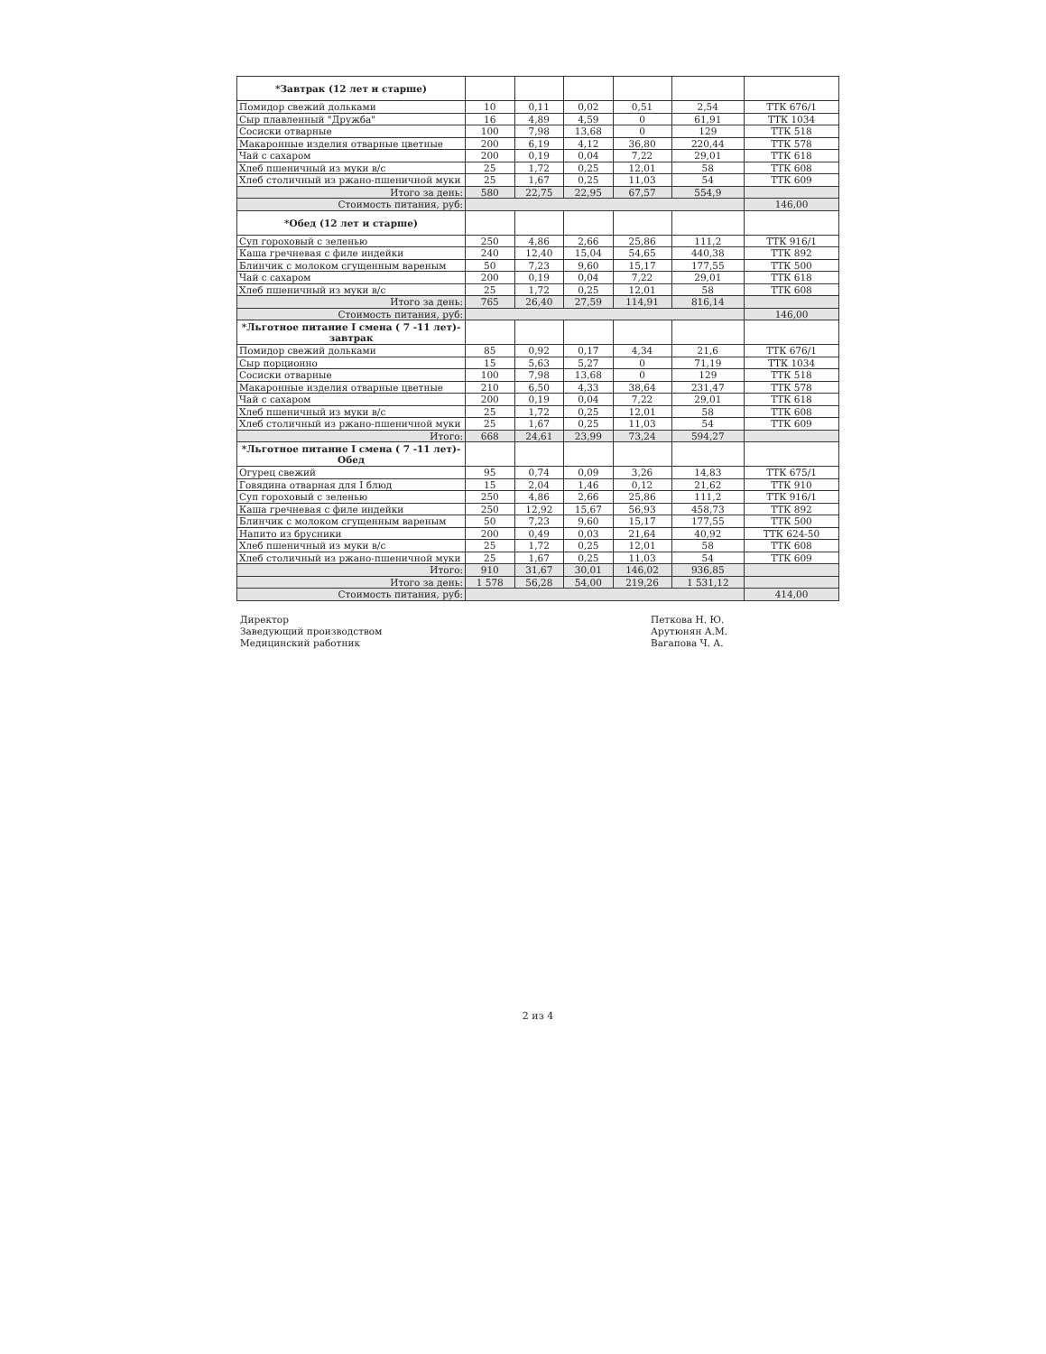| *Завтрак (12 лет и старше) | | | | | | |
| Помидор свежий дольками | 10 | 0,11 | 0,02 | 0,51 | 2,54 | ТТК 676/1 |
| Сыр плавленный "Дружба" | 16 | 4,89 | 4,59 | 0 | 61,91 | ТТК 1034 |
| Сосиски отварные | 100 | 7,98 | 13,68 | 0 | 129 | ТТК 518 |
| Макаронные изделия отварные цветные | 200 | 6,19 | 4,12 | 36,80 | 220,44 | ТТК 578 |
| Чай с сахаром | 200 | 0,19 | 0,04 | 7,22 | 29,01 | ТТК 618 |
| Хлеб пшеничный из муки в/с | 25 | 1,72 | 0,25 | 12,01 | 58 | ТТК 608 |
| Хлеб столичный из ржано-пшеничной муки | 25 | 1,67 | 0,25 | 11,03 | 54 | ТТК 609 |
| Итого за день: | 580 | 22,75 | 22,95 | 67,57 | 554,9 | |
| Стоимость питания, руб: | | | | | | 146,00 |
| *Обед (12 лет и старше) | | | | | | |
| Суп гороховый с зеленью | 250 | 4,86 | 2,66 | 25,86 | 111,2 | ТТК 916/1 |
| Каша гречневая с филе индейки | 240 | 12,40 | 15,04 | 54,65 | 440,38 | ТТК 892 |
| Блинчик с молоком сгущенным вареным | 50 | 7,23 | 9,60 | 15,17 | 177,55 | ТТК 500 |
| Чай с сахаром | 200 | 0,19 | 0,04 | 7,22 | 29,01 | ТТК 618 |
| Хлеб пшеничный из муки в/с | 25 | 1,72 | 0,25 | 12,01 | 58 | ТТК 608 |
| Итого за день: | 765 | 26,40 | 27,59 | 114,91 | 816,14 | |
| Стоимость питания, руб: | | | | | | 146,00 |
| *Льготное питание I смена ( 7 -11 лет)-завтрак | | | | | | |
| Помидор свежий дольками | 85 | 0,92 | 0,17 | 4,34 | 21,6 | ТТК 676/1 |
| Сыр порционно | 15 | 5,63 | 5,27 | 0 | 71,19 | ТТК 1034 |
| Сосиски отварные | 100 | 7,98 | 13,68 | 0 | 129 | ТТК 518 |
| Макаронные изделия отварные цветные | 210 | 6,50 | 4,33 | 38,64 | 231,47 | ТТК 578 |
| Чай с сахаром | 200 | 0,19 | 0,04 | 7,22 | 29,01 | ТТК 618 |
| Хлеб пшеничный из муки в/с | 25 | 1,72 | 0,25 | 12,01 | 58 | ТТК 608 |
| Хлеб столичный из ржано-пшеничной муки | 25 | 1,67 | 0,25 | 11,03 | 54 | ТТК 609 |
| Итого: | 668 | 24,61 | 23,99 | 73,24 | 594,27 | |
| *Льготное питание I смена ( 7 -11 лет)-Обед | | | | | | |
| Огурец свежий | 95 | 0,74 | 0,09 | 3,26 | 14,83 | ТТК 675/1 |
| Говядина отварная для I блюд | 15 | 2,04 | 1,46 | 0,12 | 21,62 | ТТК 910 |
| Суп гороховый с зеленью | 250 | 4,86 | 2,66 | 25,86 | 111,2 | ТТК 916/1 |
| Каша гречневая с филе индейки | 250 | 12,92 | 15,67 | 56,93 | 458,73 | ТТК 892 |
| Блинчик с молоком сгущенным вареным | 50 | 7,23 | 9,60 | 15,17 | 177,55 | ТТК 500 |
| Напито из брусники | 200 | 0,49 | 0,03 | 21,64 | 40,92 | ТТК 624-50 |
| Хлеб пшеничный из муки в/с | 25 | 1,72 | 0,25 | 12,01 | 58 | ТТК 608 |
| Хлеб столичный из ржано-пшеничной муки | 25 | 1,67 | 0,25 | 11,03 | 54 | ТТК 609 |
| Итого: | 910 | 31,67 | 30,01 | 146,02 | 936,85 | |
| Итого за день: | 1 578 | 56,28 | 54,00 | 219,26 | 1 531,12 | |
| Стоимость питания, руб: | | | | | | 414,00 |
Директор
Заведующий производством
Медицинский работник
Петкова Н. Ю.
Арутюнян А.М.
Вагапова Ч. А.
2 из 4